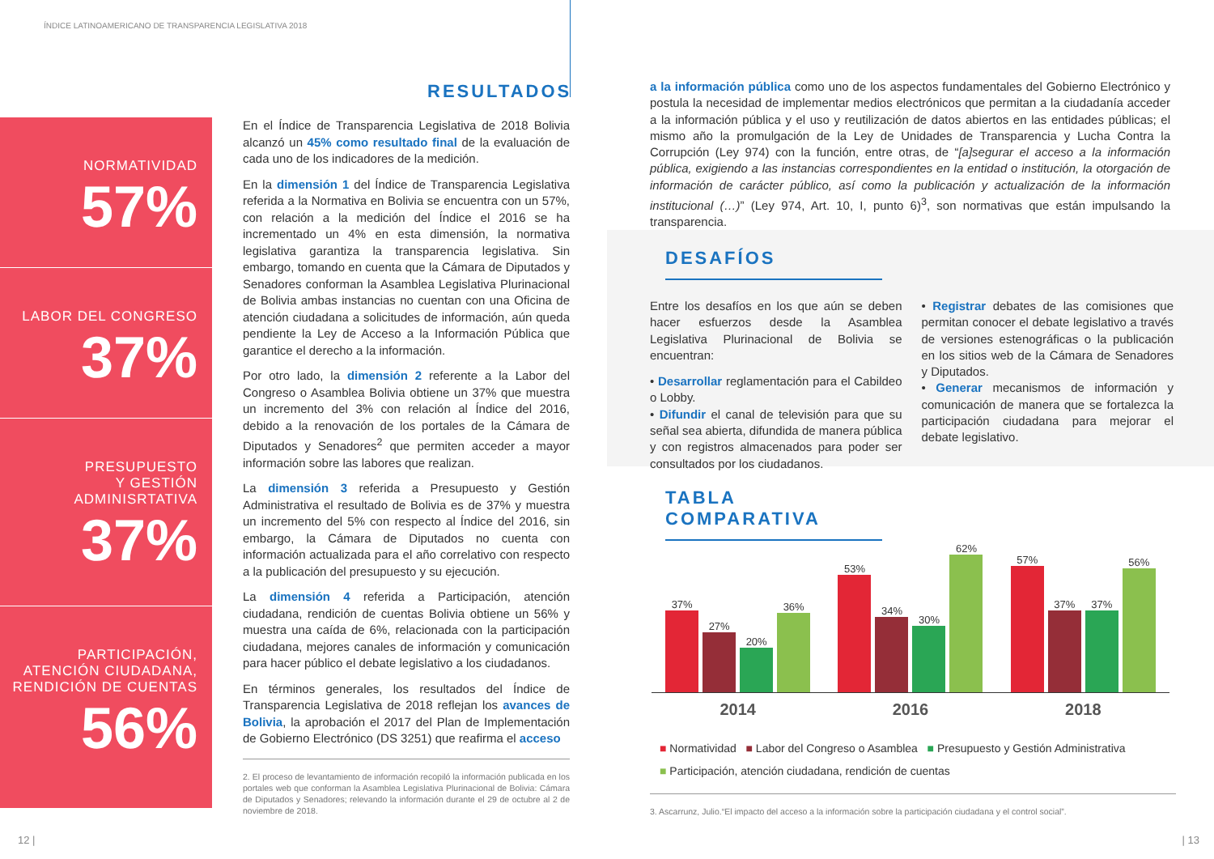ÍNDICE LATINOAMERICANO DE TRANSPARENCIA LEGISLATIVA 2018
RESULTADOS
NORMATIVIDAD
57%
LABOR DEL CONGRESO
37%
PRESUPUESTO
Y GESTIÓN
ADMINISRTATIVA
37%
PARTICIPACIÓN,
ATENCIÓN CIUDADANA,
RENDICIÓN DE CUENTAS
56%
En el Índice de Transparencia Legislativa de 2018 Bolivia alcanzó un 45% como resultado final de la evaluación de cada uno de los indicadores de la medición.
En la dimensión 1 del Índice de Transparencia Legislativa referida a la Normativa en Bolivia se encuentra con un 57%, con relación a la medición del Índice el 2016 se ha incrementado un 4% en esta dimensión, la normativa legislativa garantiza la transparencia legislativa. Sin embargo, tomando en cuenta que la Cámara de Diputados y Senadores conforman la Asamblea Legislativa Plurinacional de Bolivia ambas instancias no cuentan con una Oficina de atención ciudadana a solicitudes de información, aún queda pendiente la Ley de Acceso a la Información Pública que garantice el derecho a la información.
Por otro lado, la dimensión 2 referente a la Labor del Congreso o Asamblea Bolivia obtiene un 37% que muestra un incremento del 3% con relación al Índice del 2016, debido a la renovación de los portales de la Cámara de Diputados y Senadores<sup>2</sup> que permiten acceder a mayor información sobre las labores que realizan.
La dimensión 3 referida a Presupuesto y Gestión Administrativa el resultado de Bolivia es de 37% y muestra un incremento del 5% con respecto al Índice del 2016, sin embargo, la Cámara de Diputados no cuenta con información actualizada para el año correlativo con respecto a la publicación del presupuesto y su ejecución.
La dimensión 4 referida a Participación, atención ciudadana, rendición de cuentas Bolivia obtiene un 56% y muestra una caída de 6%, relacionada con la participación ciudadana, mejores canales de información y comunicación para hacer público el debate legislativo a los ciudadanos.
En términos generales, los resultados del Índice de Transparencia Legislativa de 2018 reflejan los avances de Bolivia, la aprobación el 2017 del Plan de Implementación de Gobierno Electrónico (DS 3251) que reafirma el acceso
2. El proceso de levantamiento de información recopiló la información publicada en los portales web que conforman la Asamblea Legislativa Plurinacional de Bolivia: Cámara de Diputados y Senadores; relevando la información durante el 29 de octubre al 2 de noviembre de 2018.
12 |
a la información pública como uno de los aspectos fundamentales del Gobierno Electrónico y postula la necesidad de implementar medios electrónicos que permitan a la ciudadanía acceder a la información pública y el uso y reutilización de datos abiertos en las entidades públicas; el mismo año la promulgación de la Ley de Unidades de Transparencia y Lucha Contra la Corrupción (Ley 974) con la función, entre otras, de “[a]segurar el acceso a la información pública, exigiendo a las instancias correspondientes en la entidad o institución, la otorgación de información de carácter público, así como la publicación y actualización de la información institucional (…)” (Ley 974, Art. 10, I, punto 6)<sup>3</sup>, son normativas que están impulsando la transparencia.
DESAFÍOS
Entre los desafíos en los que aún se deben hacer esfuerzos desde la Asamblea Legislativa Plurinacional de Bolivia se encuentran:
• Desarrollar reglamentación para el Cabildeo o Lobby.
• Difundir el canal de televisión para que su señal sea abierta, difundida de manera pública y con registros almacenados para poder ser consultados por los ciudadanos.
• Registrar debates de las comisiones que permitan conocer el debate legislativo a través de versiones estenográficas o la publicación en los sitios web de la Cámara de Senadores y Diputados.
• Generar mecanismos de información y comunicación de manera que se fortalezca la participación ciudadana para mejorar el debate legislativo.
TABLA COMPARATIVA
37%
27%
20%
36%
53%
34%
30%
62%
57%
37%
37%
56%
2014 2016 2018
■ Normatividad ■ Labor del Congreso o Asamblea ■ Presupuesto y Gestión Administrativa
■ Participación, atención ciudadana, rendición de cuentas
3. Ascarrunz, Julio.“El impacto del acceso a la información sobre la participación ciudadana y el control social”.
| 13